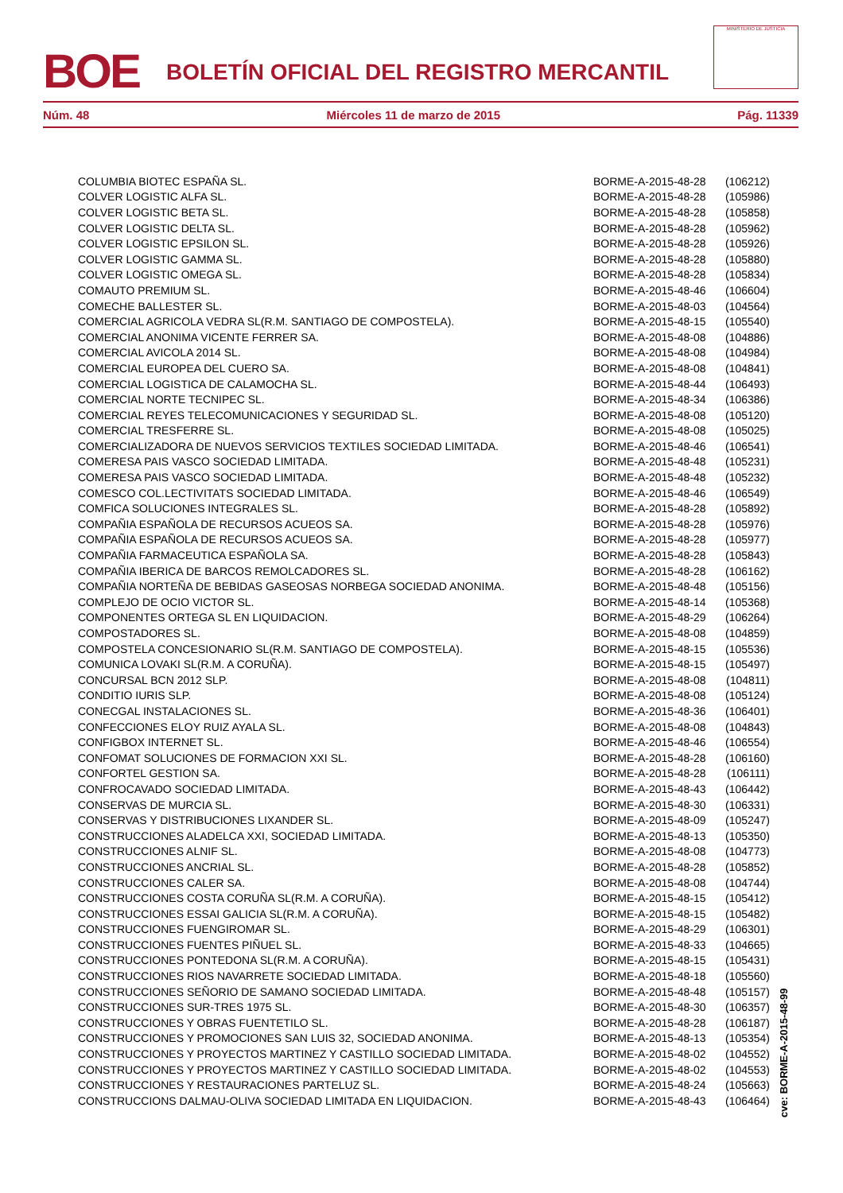BOE BOLETÍN OFICIAL DEL REGISTRO MERCANTIL
MINISTERIO DE JUSTICIA
Núm. 48 Miércoles 11 de marzo de 2015 Pág. 11339
| COLUMBIA BIOTEC ESPAÑA SL. | BORME-A-2015-48-28 | (106212) |
| COLVER LOGISTIC ALFA SL. | BORME-A-2015-48-28 | (105986) |
| COLVER LOGISTIC BETA SL. | BORME-A-2015-48-28 | (105858) |
| COLVER LOGISTIC DELTA SL. | BORME-A-2015-48-28 | (105962) |
| COLVER LOGISTIC EPSILON SL. | BORME-A-2015-48-28 | (105926) |
| COLVER LOGISTIC GAMMA SL. | BORME-A-2015-48-28 | (105880) |
| COLVER LOGISTIC OMEGA SL. | BORME-A-2015-48-28 | (105834) |
| COMAUTO PREMIUM SL. | BORME-A-2015-48-46 | (106604) |
| COMECHE BALLESTER SL. | BORME-A-2015-48-03 | (104564) |
| COMERCIAL AGRICOLA VEDRA SL(R.M. SANTIAGO DE COMPOSTELA). | BORME-A-2015-48-15 | (105540) |
| COMERCIAL ANONIMA VICENTE FERRER SA. | BORME-A-2015-48-08 | (104886) |
| COMERCIAL AVICOLA 2014 SL. | BORME-A-2015-48-08 | (104984) |
| COMERCIAL EUROPEA DEL CUERO SA. | BORME-A-2015-48-08 | (104841) |
| COMERCIAL LOGISTICA DE CALAMOCHA SL. | BORME-A-2015-48-44 | (106493) |
| COMERCIAL NORTE TECNIPEC SL. | BORME-A-2015-48-34 | (106386) |
| COMERCIAL REYES TELECOMUNICACIONES Y SEGURIDAD SL. | BORME-A-2015-48-08 | (105120) |
| COMERCIAL TRESFERRE SL. | BORME-A-2015-48-08 | (105025) |
| COMERCIALIZADORA DE NUEVOS SERVICIOS TEXTILES SOCIEDAD LIMITADA. | BORME-A-2015-48-46 | (106541) |
| COMERESA PAIS VASCO SOCIEDAD LIMITADA. | BORME-A-2015-48-48 | (105231) |
| COMERESA PAIS VASCO SOCIEDAD LIMITADA. | BORME-A-2015-48-48 | (105232) |
| COMESCO COL.LECTIVITATS SOCIEDAD LIMITADA. | BORME-A-2015-48-46 | (106549) |
| COMFICA SOLUCIONES INTEGRALES SL. | BORME-A-2015-48-28 | (105892) |
| COMPAÑIA ESPAÑOLA DE RECURSOS ACUEOS SA. | BORME-A-2015-48-28 | (105976) |
| COMPAÑIA ESPAÑOLA DE RECURSOS ACUEOS SA. | BORME-A-2015-48-28 | (105977) |
| COMPAÑIA FARMACEUTICA ESPAÑOLA SA. | BORME-A-2015-48-28 | (105843) |
| COMPAÑIA IBERICA DE BARCOS REMOLCADORES SL. | BORME-A-2015-48-28 | (106162) |
| COMPAÑIA NORTEÑA DE BEBIDAS GASEOSAS NORBEGA SOCIEDAD ANONIMA. | BORME-A-2015-48-48 | (105156) |
| COMPLEJO DE OCIO VICTOR SL. | BORME-A-2015-48-14 | (105368) |
| COMPONENTES ORTEGA SL EN LIQUIDACION. | BORME-A-2015-48-29 | (106264) |
| COMPOSTADORES SL. | BORME-A-2015-48-08 | (104859) |
| COMPOSTELA CONCESIONARIO SL(R.M. SANTIAGO DE COMPOSTELA). | BORME-A-2015-48-15 | (105536) |
| COMUNICA LOVAKI SL(R.M. A CORUÑA). | BORME-A-2015-48-15 | (105497) |
| CONCURSAL BCN 2012 SLP. | BORME-A-2015-48-08 | (104811) |
| CONDITIO IURIS SLP. | BORME-A-2015-48-08 | (105124) |
| CONECGAL INSTALACIONES SL. | BORME-A-2015-48-36 | (106401) |
| CONFECCIONES ELOY RUIZ AYALA SL. | BORME-A-2015-48-08 | (104843) |
| CONFIGBOX INTERNET SL. | BORME-A-2015-48-46 | (106554) |
| CONFOMAT SOLUCIONES DE FORMACION XXI SL. | BORME-A-2015-48-28 | (106160) |
| CONFORTEL GESTION SA. | BORME-A-2015-48-28 | (106111) |
| CONFROCAVADO SOCIEDAD LIMITADA. | BORME-A-2015-48-43 | (106442) |
| CONSERVAS DE MURCIA SL. | BORME-A-2015-48-30 | (106331) |
| CONSERVAS Y DISTRIBUCIONES LIXANDER SL. | BORME-A-2015-48-09 | (105247) |
| CONSTRUCCIONES ALADELCA XXI, SOCIEDAD LIMITADA. | BORME-A-2015-48-13 | (105350) |
| CONSTRUCCIONES ALNIF SL. | BORME-A-2015-48-08 | (104773) |
| CONSTRUCCIONES ANCRIAL SL. | BORME-A-2015-48-28 | (105852) |
| CONSTRUCCIONES CALER SA. | BORME-A-2015-48-08 | (104744) |
| CONSTRUCCIONES COSTA CORUÑA SL(R.M. A CORUÑA). | BORME-A-2015-48-15 | (105412) |
| CONSTRUCCIONES ESSAI GALICIA SL(R.M. A CORUÑA). | BORME-A-2015-48-15 | (105482) |
| CONSTRUCCIONES FUENGIROMAR SL. | BORME-A-2015-48-29 | (106301) |
| CONSTRUCCIONES FUENTES PIÑUEL SL. | BORME-A-2015-48-33 | (104665) |
| CONSTRUCCIONES PONTEDONA SL(R.M. A CORUÑA). | BORME-A-2015-48-15 | (105431) |
| CONSTRUCCIONES RIOS NAVARRETE SOCIEDAD LIMITADA. | BORME-A-2015-48-18 | (105560) |
| CONSTRUCCIONES SEÑORIO DE SAMANO SOCIEDAD LIMITADA. | BORME-A-2015-48-48 | (105157) |
| CONSTRUCCIONES SUR-TRES 1975 SL. | BORME-A-2015-48-30 | (106357) |
| CONSTRUCCIONES Y OBRAS FUENTETILO SL. | BORME-A-2015-48-28 | (106187) |
| CONSTRUCCIONES Y PROMOCIONES SAN LUIS 32, SOCIEDAD ANONIMA. | BORME-A-2015-48-13 | (105354) |
| CONSTRUCCIONES Y PROYECTOS MARTINEZ Y CASTILLO SOCIEDAD LIMITADA. | BORME-A-2015-48-02 | (104552) |
| CONSTRUCCIONES Y PROYECTOS MARTINEZ Y CASTILLO SOCIEDAD LIMITADA. | BORME-A-2015-48-02 | (104553) |
| CONSTRUCCIONES Y RESTAURACIONES PARTELUZ SL. | BORME-A-2015-48-24 | (105663) |
| CONSTRUCCIONS DALMAU-OLIVA SOCIEDAD LIMITADA EN LIQUIDACION. | BORME-A-2015-48-43 | (106464) |
cve: BORME-A-2015-48-99